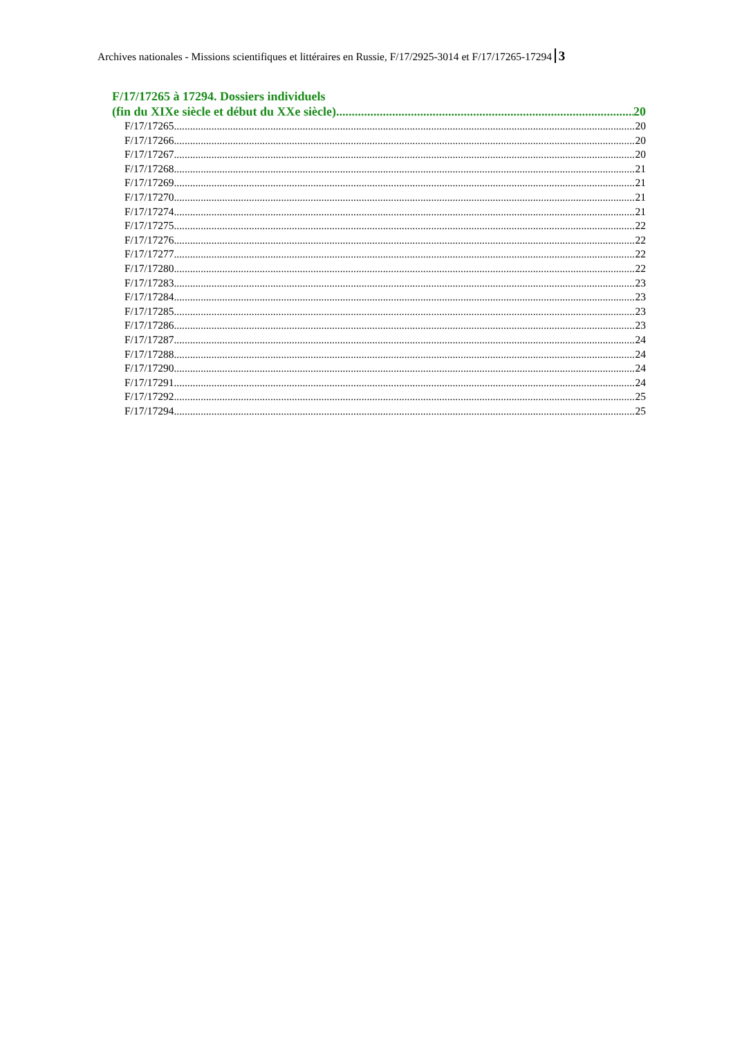Archives nationales - Missions scientifiques et littéraires en Russie, F/17/2925-3014 et F/17/17265-17294 3
F/17/17265 à 17294. Dossiers individuels
(fin du XIXe siècle et début du XXe siècle) 20
F/17/17265 20
F/17/17266 20
F/17/17267 20
F/17/17268 21
F/17/17269 21
F/17/17270 21
F/17/17274 21
F/17/17275 22
F/17/17276 22
F/17/17277 22
F/17/17280 22
F/17/17283 23
F/17/17284 23
F/17/17285 23
F/17/17286 23
F/17/17287 24
F/17/17288 24
F/17/17290 24
F/17/17291 24
F/17/17292 25
F/17/17294 25